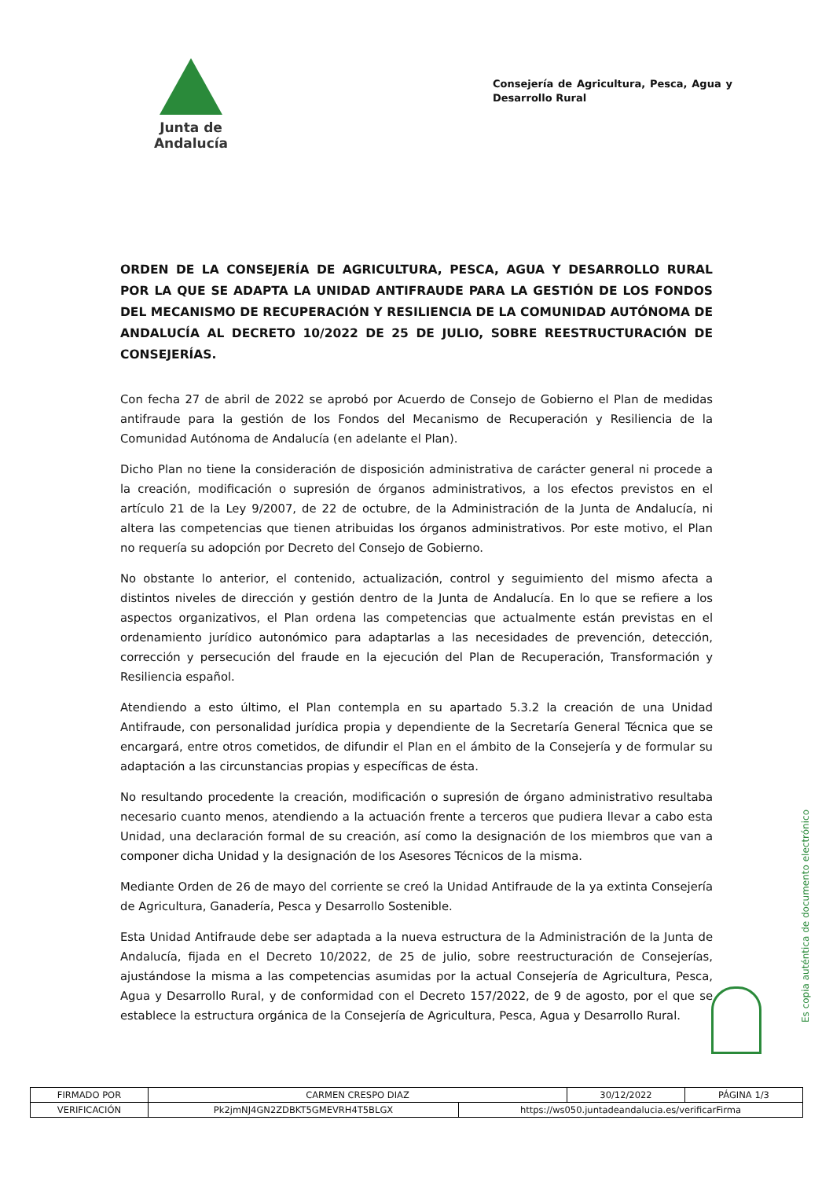Junta de Andalucía
Consejería de Agricultura, Pesca, Agua y Desarrollo Rural
ORDEN DE LA CONSEJERÍA DE AGRICULTURA, PESCA, AGUA Y DESARROLLO RURAL POR LA QUE SE ADAPTA LA UNIDAD ANTIFRAUDE PARA LA GESTIÓN DE LOS FONDOS DEL MECANISMO DE RECUPERACIÓN Y RESILIENCIA DE LA COMUNIDAD AUTÓNOMA DE ANDALUCÍA AL DECRETO 10/2022 DE 25 DE JULIO, SOBRE REESTRUCTURACIÓN DE CONSEJERÍAS.
Con fecha 27 de abril de 2022 se aprobó por Acuerdo de Consejo de Gobierno el Plan de medidas antifraude para la gestión de los Fondos del Mecanismo de Recuperación y Resiliencia de la Comunidad Autónoma de Andalucía (en adelante el Plan).
Dicho Plan no tiene la consideración de disposición administrativa de carácter general ni procede a la creación, modificación o supresión de órganos administrativos, a los efectos previstos en el artículo 21 de la Ley 9/2007, de 22 de octubre, de la Administración de la Junta de Andalucía, ni altera las competencias que tienen atribuidas los órganos administrativos. Por este motivo, el Plan no requería su adopción por Decreto del Consejo de Gobierno.
No obstante lo anterior, el contenido, actualización, control y seguimiento del mismo afecta a distintos niveles de dirección y gestión dentro de la Junta de Andalucía. En lo que se refiere a los aspectos organizativos, el Plan ordena las competencias que actualmente están previstas en el ordenamiento jurídico autonómico para adaptarlas a las necesidades de prevención, detección, corrección y persecución del fraude en la ejecución del Plan de Recuperación, Transformación y Resiliencia español.
Atendiendo a esto último, el Plan contempla en su apartado 5.3.2 la creación de una Unidad Antifraude, con personalidad jurídica propia y dependiente de la Secretaría General Técnica que se encargará, entre otros cometidos, de difundir el Plan en el ámbito de la Consejería y de formular su adaptación a las circunstancias propias y específicas de ésta.
No resultando procedente la creación, modificación o supresión de órgano administrativo resultaba necesario cuanto menos, atendiendo a la actuación frente a terceros que pudiera llevar a cabo esta Unidad, una declaración formal de su creación, así como la designación de los miembros que van a componer dicha Unidad y la designación de los Asesores Técnicos de la misma.
Mediante Orden de 26 de mayo del corriente se creó la Unidad Antifraude de la ya extinta Consejería de Agricultura, Ganadería, Pesca y Desarrollo Sostenible.
Esta Unidad Antifraude debe ser adaptada a la nueva estructura de la Administración de la Junta de Andalucía, fijada en el Decreto 10/2022, de 25 de julio, sobre reestructuración de Consejerías, ajustándose la misma a las competencias asumidas por la actual Consejería de Agricultura, Pesca, Agua y Desarrollo Rural, y de conformidad con el Decreto 157/2022, de 9 de agosto, por el que se establece la estructura orgánica de la Consejería de Agricultura, Pesca, Agua y Desarrollo Rural.
Es copia auténtica de documento electrónico
| FIRMADO POR | CARMEN CRESPO DIAZ | | 30/12/2022 | PÁGINA 1/3 |
| VERIFICACIÓN | Pk2jmNJ4GN2ZDBKT5GMEVRH4T5BLGX | https://ws050.juntadeandalucia.es/verificarFirma | | |